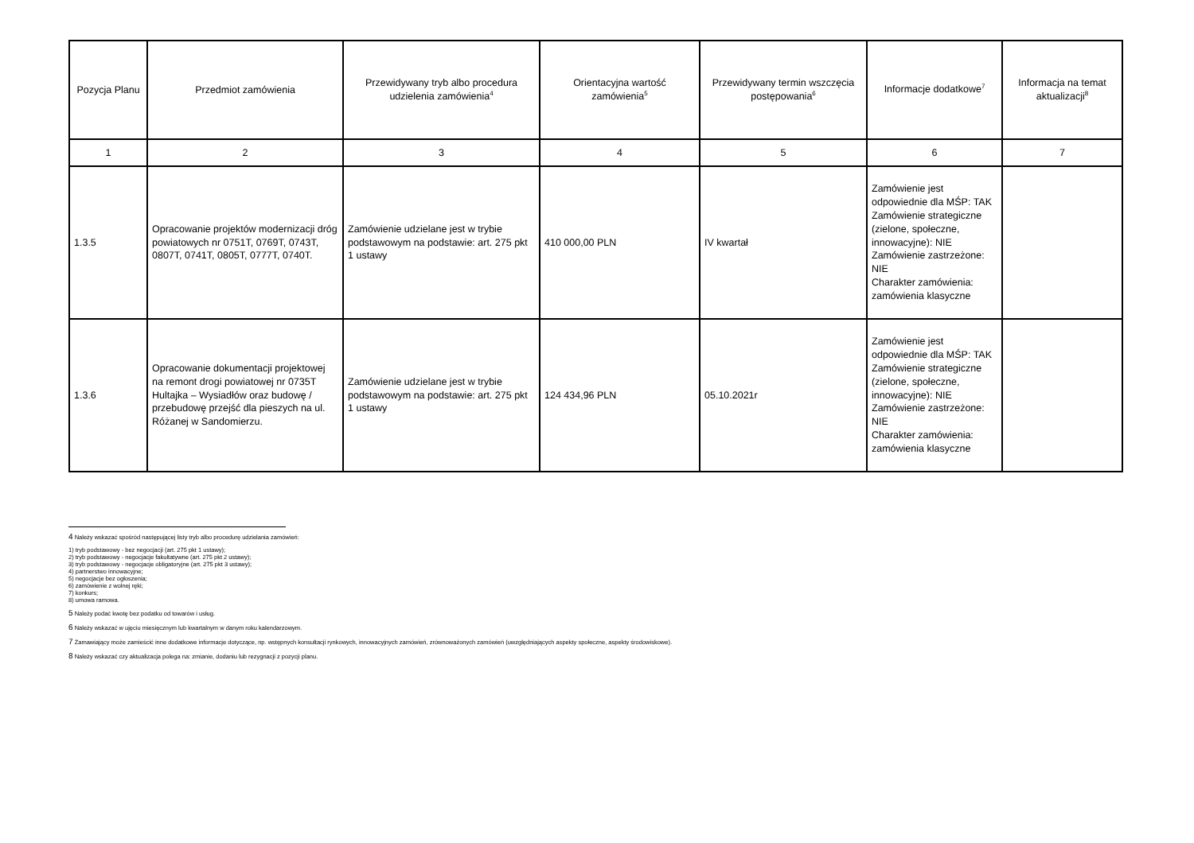| Pozycja Planu | Przedmiot zamówienia | Przewidywany tryb albo procedura udzielenia zamówienia<sup>4</sup> | Orientacyjna wartość zamówienia<sup>5</sup> | Przewidywany termin wszczęcia postępowania<sup>6</sup> | Informacje dodatkowe<sup>7</sup> | Informacja na temat aktualizacji<sup>8</sup> |
| --- | --- | --- | --- | --- | --- | --- |
| 1 | 2 | 3 | 4 | 5 | 6 | 7 |
| 1.3.5 | Opracowanie projektów modernizacji dróg powiatowych nr 0751T, 0769T, 0743T, 0807T, 0741T, 0805T, 0777T, 0740T. | Zamówienie udzielane jest w trybie podstawowym na podstawie: art. 275 pkt 1 ustawy | 410 000,00 PLN | IV kwartał | Zamówienie jest odpowiednie dla MŚP: TAK Zamówienie strategiczne (zielone, społeczne, innowacyjne): NIE Zamówienie zastrzeżone: NIE Charakter zamówienia: zamówienia klasyczne | |
| 1.3.6 | Opracowanie dokumentacji projektowej na remont drogi powiatowej nr 0735T Hultajka – Wysiadłów oraz budowę / przebudowę przejść dla pieszych na ul. Różanej w Sandomierzu. | Zamówienie udzielane jest w trybie podstawowym na podstawie: art. 275 pkt 1 ustawy | 124 434,96 PLN | 05.10.2021r | Zamówienie jest odpowiednie dla MŚP: TAK Zamówienie strategiczne (zielone, społeczne, innowacyjne): NIE Zamówienie zastrzeżone: NIE Charakter zamówienia: zamówienia klasyczne | |
4 Należy wskazać spośród następującej listy tryb albo procedurę udzielania zamówień:
1) tryb podstawowy - bez negocjacji (art. 275 pkt 1 ustawy);
2) tryb podstawowy - negocjacje fakultatywne (art. 275 pkt 2 ustawy);
3) tryb podstawowy - negocjacje obligatoryjne (art. 275 pkt 3 ustawy);
4) partnerstwo innowacyjne;
5) negocjacje bez ogłoszenia;
6) zamówienie z wolnej ręki;
7) konkurs;
8) umowa ramowa.
5 Należy podać kwotę bez podatku od towarów i usług.
6 Należy wskazać w ujęciu miesięcznym lub kwartalnym w danym roku kalendarzowym.
7 Zamawiający może zamieścić inne dodatkowe informacje dotyczące, np. wstępnych konsultacji rynkowych, innowacyjnych zamówień, zrównoważonych zamówień (uwzględniających aspekty społeczne, aspekty środowiskowe).
8 Należy wskazać czy aktualizacja polega na: zmianie, dodaniu lub rezygnacji z pozycji planu.